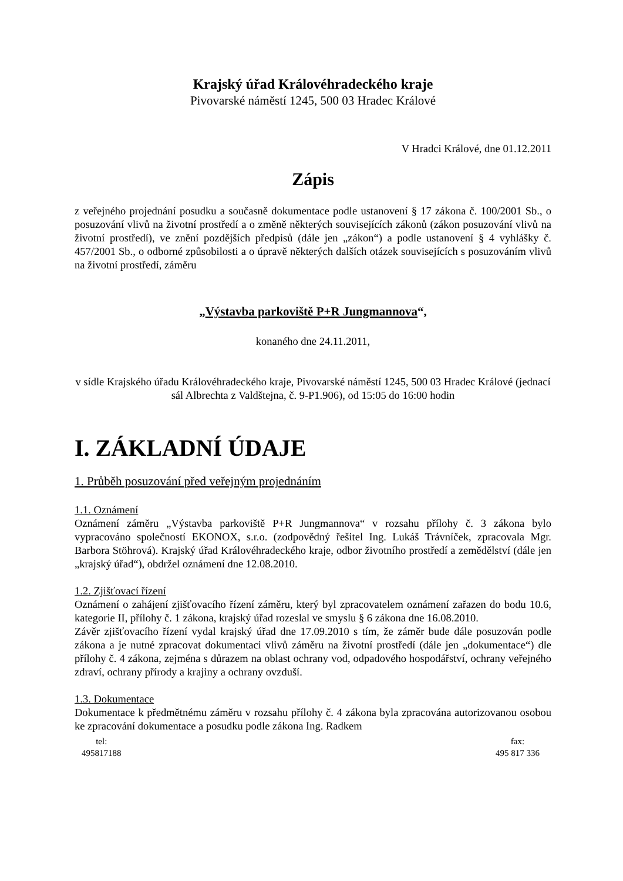Krajský úřad Královéhradeckého kraje
Pivovarské náměstí 1245, 500 03 Hradec Králové
V Hradci Králové, dne 01.12.2011
Zápis
z veřejného projednání posudku a současně dokumentace podle ustanovení § 17 zákona č. 100/2001 Sb., o posuzování vlivů na životní prostředí a o změně některých souvisejících zákonů (zákon posuzování vlivů na životní prostředí), ve znění pozdějších předpisů (dále jen „zákon“) a podle ustanovení § 4 vyhlášky č. 457/2001 Sb., o odborné způsobilosti a o úpravě některých dalších otázek souvisejících s posuzováním vlivů na životní prostředí, záměru
„Výstavba parkoviště P+R Jungmannova“,
konaného dne 24.11.2011,
v sídle Krajského úřadu Královéhradeckého kraje, Pivovarské náměstí 1245, 500 03 Hradec Králové (jednací sál Albrechta z Valdštejna, č. 9-P1.906), od 15:05 do 16:00 hodin
I. ZÁKLADNÍ ÚDAJE
1. Průběh posuzování před veřejným projednáním
1.1. Oznámení
Oznámení záměru „Výstavba parkoviště P+R Jungmannova“ v rozsahu přílohy č. 3 zákona bylo vypracováno společností EKONOX, s.r.o. (zodpovědný řešitel Ing. Lukáš Trávníček, zpracovala Mgr. Barbora Stöhrová). Krajský úřad Královéhradeckého kraje, odbor životního prostředí a zemědělství (dále jen „krajský úřad“), obdržel oznámení dne 12.08.2010.
1.2. Zjišťovací řízení
Oznámení o zahájení zjišťovacího řízení záměru, který byl zpracovatelem oznámení zařazen do bodu 10.6, kategorie II, přílohy č. 1 zákona, krajský úřad rozeslal ve smyslu § 6 zákona dne 16.08.2010.
Závěr zjišťovacího řízení vydal krajský úřad dne 17.09.2010 s tím, že záměr bude dále posuzován podle zákona a je nutné zpracovat dokumentaci vlivů záměru na životní prostředí (dále jen „dokumentace“) dle přílohy č. 4 zákona, zejména s důrazem na oblast ochrany vod, odpadového hospodářství, ochrany veřejného zdraví, ochrany přírody a krajiny a ochrany ovzduší.
1.3. Dokumentace
Dokumentace k předmětnému záměru v rozsahu přílohy č. 4 zákona byla zpracována autorizovanou osobou ke zpracování dokumentace a posudku podle zákona Ing. Radkem
tel:
495817188
fax:
495 817 336